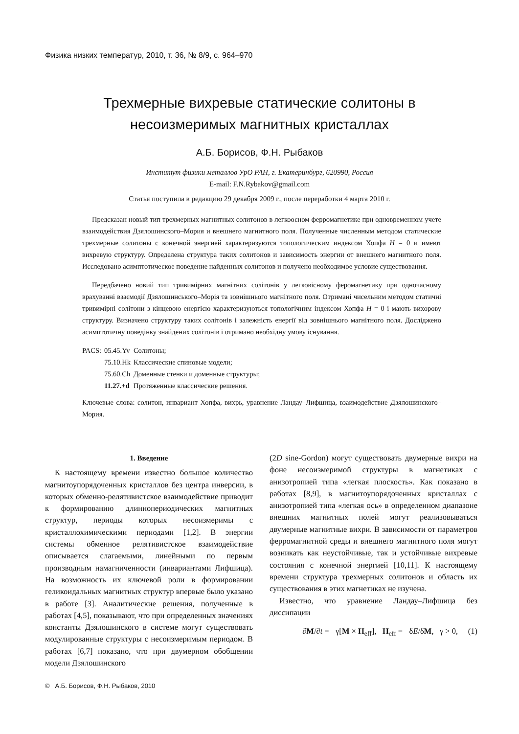Физика низких температур, 2010, т. 36, № 8/9, c. 964–970
Трехмерные вихревые статические солитоны в
несоизмеримых магнитных кристаллах
А.Б. Борисов, Ф.Н. Рыбаков
Институт физики металлов УрО РАН, г. Екатеринбург, 620990, Россия
E-mail: F.N.Rybakov@gmail.com
Статья поступила в редакцию 29 декабря 2009 г., после переработки 4 марта 2010 г.
Предсказан новый тип трехмерных магнитных солитонов в легкоосном ферромагнетике при одновременном учете взаимодействия Дзялошинского–Мория и внешнего магнитного поля. Полученные численным методом статические трехмерные солитоны с конечной энергией характеризуются топологическим индексом Хопфа H = 0 и имеют вихревую структуру. Определена структура таких солитонов и зависимость энергии от внешнего магнитного поля. Исследовано асимптотическое поведение найденных солитонов и получено необходимое условие существования.
Передбачено новий тип тривимірних магнітних солітонів у легковісному феромагнетику при одночасному врахуванні взаємодії Дзялошинського–Морія та зовнішнього магнітного поля. Отримані чисельним методом статичні тривимірні солітони з кінцевою енергією характеризуються топологічним індексом Хопфа H = 0 і мають вихорову структуру. Визначено структуру таких солітонів і залежність енергії від зовнішнього магнітного поля. Досліджено асимптотичну поведінку знайдених солітонів і отримано необхідну умову існування.
| PACS: | 05.45.Yv | Солитоны; |
| | 75.10.Hk | Классические спиновые модели; |
| | 75.60.Ch | Доменные стенки и доменные структуры; |
| | 11.27.+d | Протяженные классические решения. |
Ключевые слова: солитон, инвариант Хопфа, вихрь, уравнение Ландау–Лифшица, взаимодействие Дзялошинского–Мория.
1. Введение
К настоящему времени известно большое количество магнитоупорядоченных кристаллов без центра инверсии, в которых обменно-релятивистское взаимодействие приводит к формированию длиннопериодических магнитных структур, периоды которых несоизмеримы с кристаллохимическими периодами [1,2]. В энергии системы обменное релятивистское взаимодействие описывается слагаемыми, линейными по первым производным намагниченности (инвариантами Лифшица). На возможность их ключевой роли в формировании геликоидальных магнитных структур впервые было указано в работе [3]. Аналитические решения, полученные в работах [4,5], показывают, что при определенных значениях константы Дзялошинского в системе могут существовать модулированные структуры с несоизмеримым периодом. В работах [6,7] показано, что при двумерном обобщении модели Дзялошинского
(2D sine-Gordon) могут существовать двумерные вихри на фоне несоизмеримой структуры в магнетиках с анизотропией типа «легкая плоскость». Как показано в работах [8,9], в магнитоупорядоченных кристаллах с анизотропией типа «легкая ось» в определенном диапазоне внешних магнитных полей могут реализовываться двумерные магнитные вихри. В зависимости от параметров ферромагнитной среды и внешнего магнитного поля могут возникать как неустойчивые, так и устойчивые вихревые состояния с конечной энергией [10,11]. К настоящему времени структура трехмерных солитонов и область их существования в этих магнетиках не изучена.
Известно, что уравнение Ландау–Лифшица без диссипации
∂M/∂t = −γ[M × H<sub>eff</sub>], H<sub>eff</sub> = −δE/δM, γ > 0, (1)
© А.Б. Борисов, Ф.Н. Рыбаков, 2010